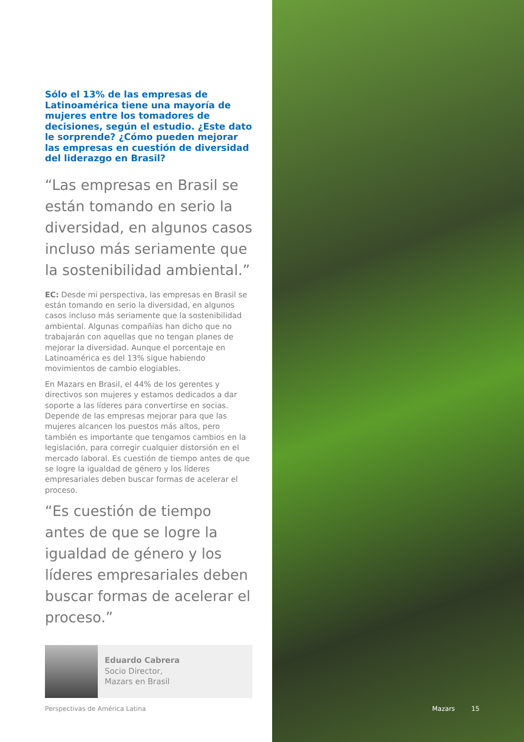Sólo el 13% de las empresas de Latinoamérica tiene una mayoría de mujeres entre los tomadores de decisiones, según el estudio. ¿Este dato le sorprende? ¿Cómo pueden mejorar las empresas en cuestión de diversidad del liderazgo en Brasil?
“Las empresas en Brasil se están tomando en serio la diversidad, en algunos casos incluso más seriamente que la sostenibilidad ambiental.”
EC: Desde mi perspectiva, las empresas en Brasil se están tomando en serio la diversidad, en algunos casos incluso más seriamente que la sostenibilidad ambiental. Algunas compañías han dicho que no trabajarán con aquellas que no tengan planes de mejorar la diversidad. Aunque el porcentaje en Latinoamérica es del 13% sigue habiendo movimientos de cambio elogiables.
En Mazars en Brasil, el 44% de los gerentes y directivos son mujeres y estamos dedicados a dar soporte a las líderes para convertirse en socias. Depende de las empresas mejorar para que las mujeres alcancen los puestos más altos, pero también es importante que tengamos cambios en la legislación, para corregir cualquier distorsión en el mercado laboral. Es cuestión de tiempo antes de que se logre la igualdad de género y los líderes empresariales deben buscar formas de acelerar el proceso.
“Es cuestión de tiempo antes de que se logre la igualdad de género y los líderes empresariales deben buscar formas de acelerar el proceso.”
Eduardo Cabrera
Socio Director,
Mazars en Brasil
Perspectivas de América Latina
Mazars 15